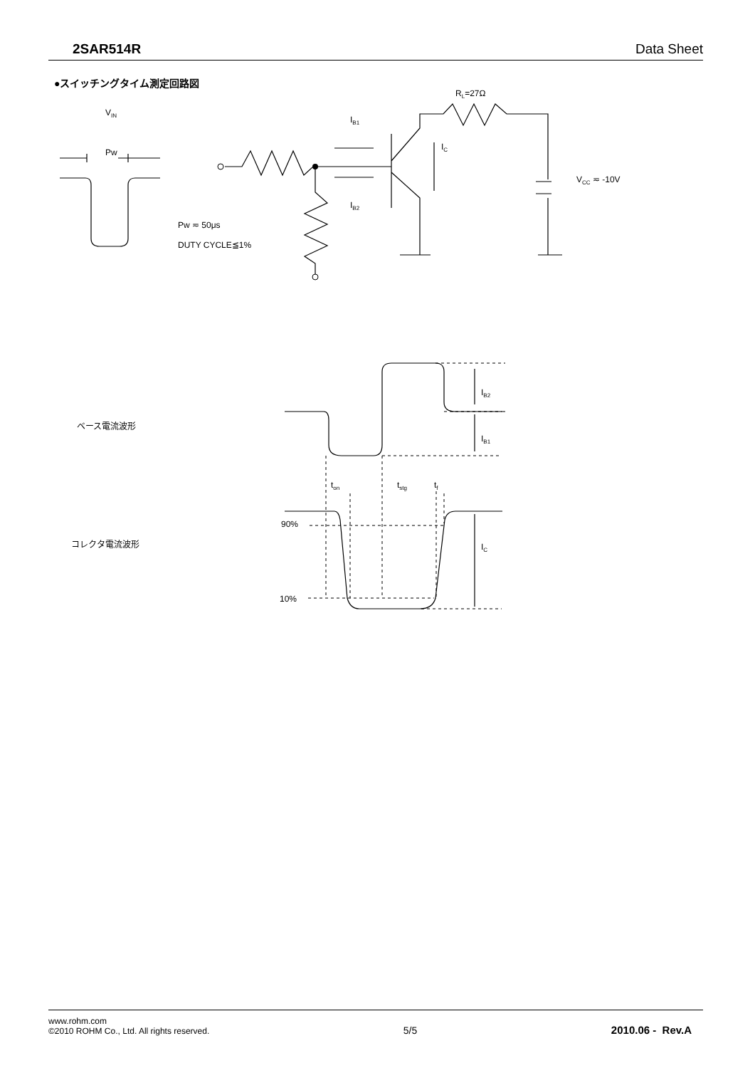2SAR514R Data Sheet
●スイッチングタイム測定回路図
VIN
Pw
Pw ≂ 50μs
DUTY CYCLE≦1%
RL=27Ω
IB1
IB2
IC
VCC ≂ -10V
ベース電流波形
コレクタ電流波形
IB2
IB1
IC
90%
10%
ton
tstg
tf
www.rohm.com
©2010 ROHM Co., Ltd. All rights reserved.
5/5
2010.06 - Rev.A